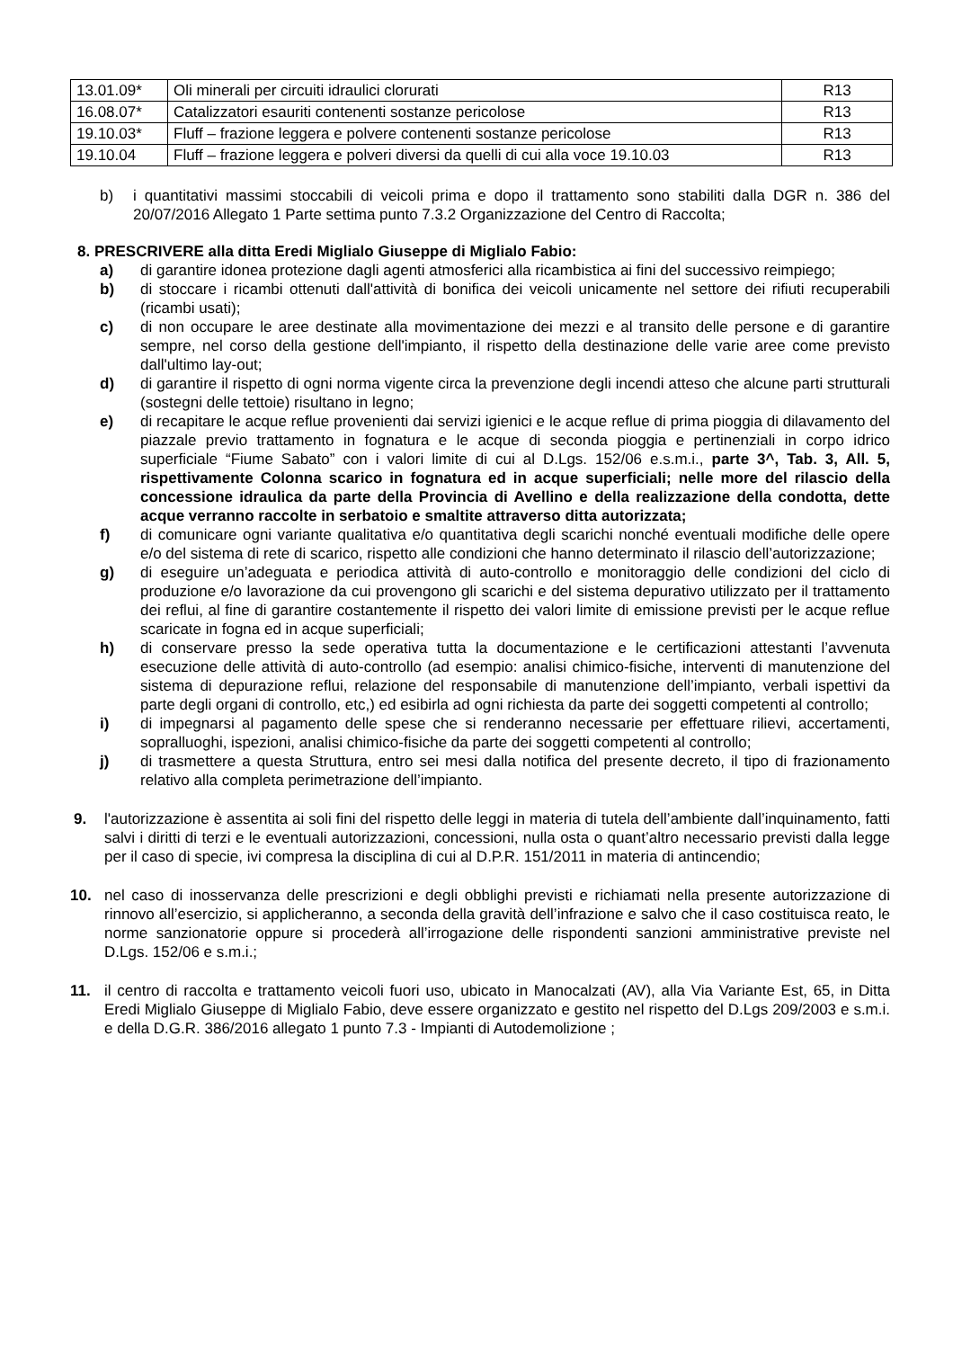| 13.01.09* | Oli minerali per circuiti idraulici clorurati | R13 |
| 16.08.07* | Catalizzatori esauriti contenenti sostanze pericolose | R13 |
| 19.10.03* | Fluff – frazione leggera e polvere contenenti sostanze pericolose | R13 |
| 19.10.04 | Fluff – frazione leggera e polveri diversi da quelli di cui alla voce 19.10.03 | R13 |
b) i quantitativi massimi stoccabili di veicoli prima e dopo il trattamento sono stabiliti dalla DGR n. 386 del 20/07/2016 Allegato 1 Parte settima punto 7.3.2 Organizzazione del Centro di Raccolta;
8. PRESCRIVERE alla ditta Eredi Miglialo Giuseppe di Miglialo Fabio:
a) di garantire idonea protezione dagli agenti atmosferici alla ricambistica ai fini del successivo reimpiego;
b) di stoccare i ricambi ottenuti dall'attività di bonifica dei veicoli unicamente nel settore dei rifiuti recuperabili (ricambi usati);
c) di non occupare le aree destinate alla movimentazione dei mezzi e al transito delle persone e di garantire sempre, nel corso della gestione dell'impianto, il rispetto della destinazione delle varie aree come previsto dall'ultimo lay-out;
d) di garantire il rispetto di ogni norma vigente circa la prevenzione degli incendi atteso che alcune parti strutturali (sostegni delle tettoie) risultano in legno;
e) di recapitare le acque reflue provenienti dai servizi igienici e le acque reflue di prima pioggia di dilavamento del piazzale previo trattamento in fognatura e le acque di seconda pioggia e pertinenziali in corpo idrico superficiale “Fiume Sabato” con i valori limite di cui al D.Lgs. 152/06 e.s.m.i., parte 3^, Tab. 3, All. 5, rispettivamente Colonna scarico in fognatura ed in acque superficiali; nelle more del rilascio della concessione idraulica da parte della Provincia di Avellino e della realizzazione della condotta, dette acque verranno raccolte in serbatoio e smaltite attraverso ditta autorizzata;
f) di comunicare ogni variante qualitativa e/o quantitativa degli scarichi nonché eventuali modifiche delle opere e/o del sistema di rete di scarico, rispetto alle condizioni che hanno determinato il rilascio dell’autorizzazione;
g) di eseguire un’adeguata e periodica attività di auto-controllo e monitoraggio delle condizioni del ciclo di produzione e/o lavorazione da cui provengono gli scarichi e del sistema depurativo utilizzato per il trattamento dei reflui, al fine di garantire costantemente il rispetto dei valori limite di emissione previsti per le acque reflue scaricate in fogna ed in acque superficiali;
h) di conservare presso la sede operativa tutta la documentazione e le certificazioni attestanti l’avvenuta esecuzione delle attività di auto-controllo (ad esempio: analisi chimico-fisiche, interventi di manutenzione del sistema di depurazione reflui, relazione del responsabile di manutenzione dell’impianto, verbali ispettivi da parte degli organi di controllo, etc,) ed esibirla ad ogni richiesta da parte dei soggetti competenti al controllo;
i) di impegnarsi al pagamento delle spese che si renderanno necessarie per effettuare rilievi, accertamenti, sopralluoghi, ispezioni, analisi chimico-fisiche da parte dei soggetti competenti al controllo;
j) di trasmettere a questa Struttura, entro sei mesi dalla notifica del presente decreto, il tipo di frazionamento relativo alla completa perimetrazione dell’impianto.
9. l'autorizzazione è assentita ai soli fini del rispetto delle leggi in materia di tutela dell’ambiente dall’inquinamento, fatti salvi i diritti di terzi e le eventuali autorizzazioni, concessioni, nulla osta o quant’altro necessario previsti dalla legge per il caso di specie, ivi compresa la disciplina di cui al D.P.R. 151/2011 in materia di antincendio;
10. nel caso di inosservanza delle prescrizioni e degli obblighi previsti e richiamati nella presente autorizzazione di rinnovo all’esercizio, si applicheranno, a seconda della gravità dell’infrazione e salvo che il caso costituisca reato, le norme sanzionatorie oppure si procederà all’irrogazione delle rispondenti sanzioni amministrative previste nel D.Lgs. 152/06 e s.m.i.;
11. il centro di raccolta e trattamento veicoli fuori uso, ubicato in Manocalzati (AV), alla Via Variante Est, 65, in Ditta Eredi Miglialo Giuseppe di Miglialo Fabio, deve essere organizzato e gestito nel rispetto del D.Lgs 209/2003 e s.m.i. e della D.G.R. 386/2016 allegato 1 punto 7.3 - Impianti di Autodemolizione ;